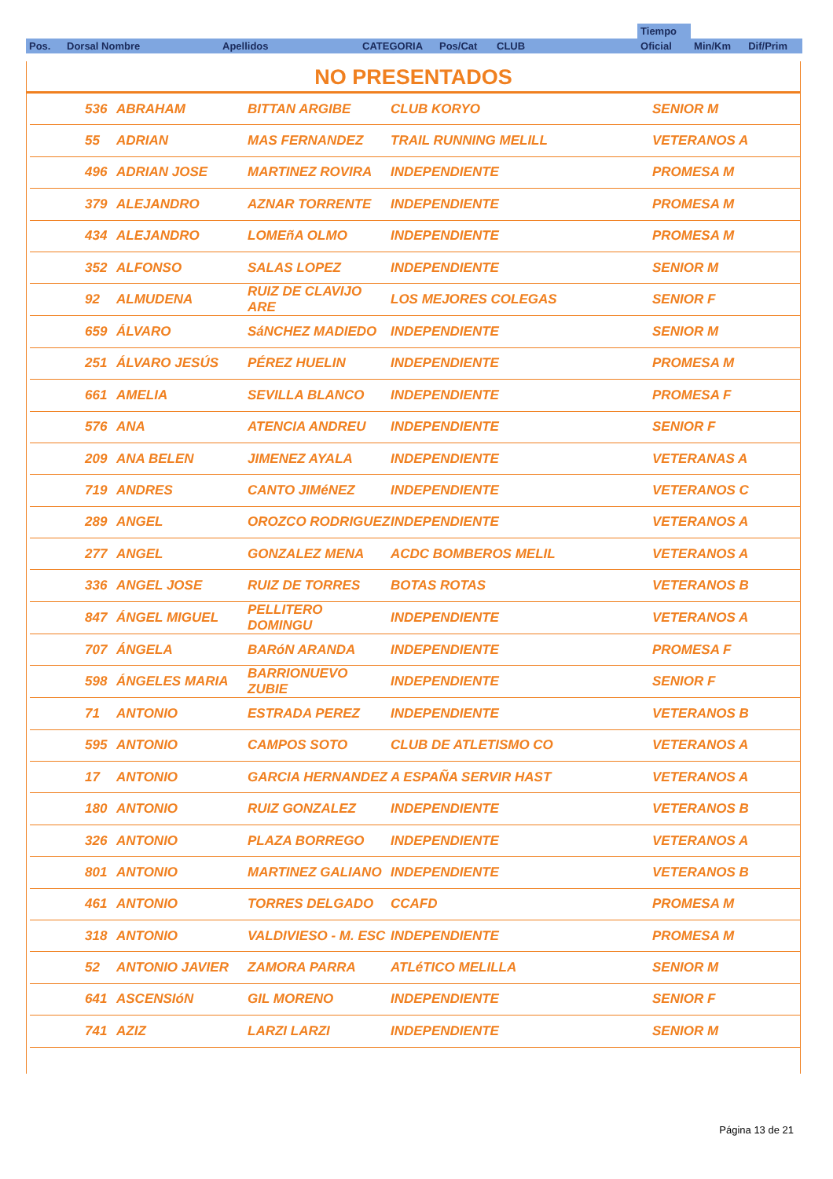| | | | | | | | Tiempo | | |
| Pos. | Dorsal Nombre | Apellidos | CATEGORIA | Pos/Cat | CLUB | | Oficial | Min/Km | Dif/Prim |
NO PRESENTADOS
| | 536 | ABRAHAM | BITTAN ARGIBE | CLUB KORYO | SENIOR M |
| | 55 | ADRIAN | MAS FERNANDEZ | TRAIL RUNNING MELILL | VETERANOS A |
| | 496 | ADRIAN JOSE | MARTINEZ ROVIRA | INDEPENDIENTE | PROMESA M |
| | 379 | ALEJANDRO | AZNAR TORRENTE | INDEPENDIENTE | PROMESA M |
| | 434 | ALEJANDRO | LOMEñA OLMO | INDEPENDIENTE | PROMESA M |
| | 352 | ALFONSO | SALAS LOPEZ | INDEPENDIENTE | SENIOR M |
| | 92 | ALMUDENA | RUIZ DE CLAVIJO ARE | LOS MEJORES COLEGAS | SENIOR F |
| | 659 | ÁLVARO | SáNCHEZ MADIEDO | INDEPENDIENTE | SENIOR M |
| | 251 | ÁLVARO JESÚS | PÉREZ HUELIN | INDEPENDIENTE | PROMESA M |
| | 661 | AMELIA | SEVILLA BLANCO | INDEPENDIENTE | PROMESA F |
| | 576 | ANA | ATENCIA ANDREU | INDEPENDIENTE | SENIOR F |
| | 209 | ANA BELEN | JIMENEZ AYALA | INDEPENDIENTE | VETERANAS A |
| | 719 | ANDRES | CANTO JIMéNEZ | INDEPENDIENTE | VETERANOS C |
| | 289 | ANGEL | OROZCO RODRIGUEZ | INDEPENDIENTE | VETERANOS A |
| | 277 | ANGEL | GONZALEZ MENA | ACDC BOMBEROS MELIL | VETERANOS A |
| | 336 | ANGEL JOSE | RUIZ DE TORRES | BOTAS ROTAS | VETERANOS B |
| | 847 | ÁNGEL MIGUEL | PELLITERO DOMINGU | INDEPENDIENTE | VETERANOS A |
| | 707 | ÁNGELA | BARóN ARANDA | INDEPENDIENTE | PROMESA F |
| | 598 | ÁNGELES MARIA | BARRIONUEVO ZUBIE | INDEPENDIENTE | SENIOR F |
| | 71 | ANTONIO | ESTRADA PEREZ | INDEPENDIENTE | VETERANOS B |
| | 595 | ANTONIO | CAMPOS SOTO | CLUB DE ATLETISMO CO | VETERANOS A |
| | 17 | ANTONIO | GARCIA HERNANDEZ | A ESPAÑA SERVIR HAST | VETERANOS A |
| | 180 | ANTONIO | RUIZ GONZALEZ | INDEPENDIENTE | VETERANOS B |
| | 326 | ANTONIO | PLAZA BORREGO | INDEPENDIENTE | VETERANOS A |
| | 801 | ANTONIO | MARTINEZ GALIANO | INDEPENDIENTE | VETERANOS B |
| | 461 | ANTONIO | TORRES DELGADO | CCAFD | PROMESA M |
| | 318 | ANTONIO | VALDIVIESO - M. ESC | INDEPENDIENTE | PROMESA M |
| | 52 | ANTONIO JAVIER | ZAMORA PARRA | ATLéTICO MELILLA | SENIOR M |
| | 641 | ASCENSIóN | GIL MORENO | INDEPENDIENTE | SENIOR F |
| | 741 | AZIZ | LARZI LARZI | INDEPENDIENTE | SENIOR M |
Página 13 de 21